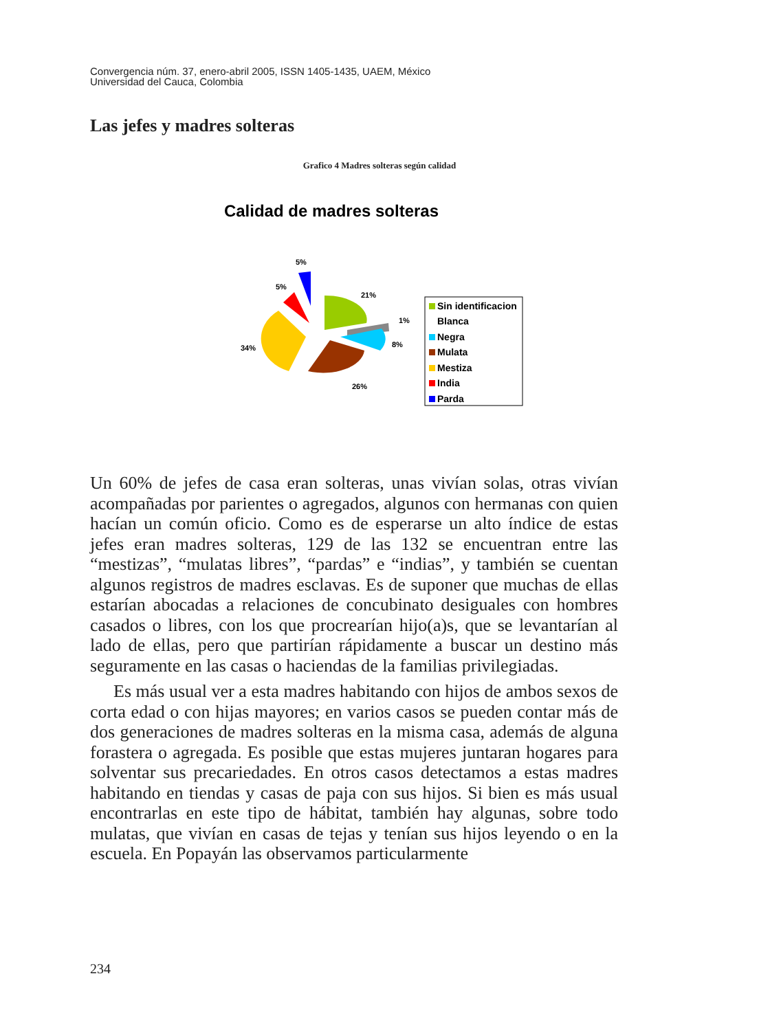Convergencia núm. 37, enero-abril 2005, ISSN 1405-1435, UAEM, México
Universidad del Cauca, Colombia
Las jefes y madres solteras
Grafico 4 Madres solteras según calidad
Calidad de madres solteras
5%
5%
21%
1%
8%
34%
26%
Sin identificacion
Blanca
Negra
Mulata
Mestiza
India
Parda
Un 60% de jefes de casa eran solteras, unas vivían solas, otras vivían acompañadas por parientes o agregados, algunos con hermanas con quien hacían un común oficio. Como es de esperarse un alto índice de estas jefes eran madres solteras, 129 de las 132 se encuentran entre las “mestizas”, “mulatas libres”, “pardas” e “indias”, y también se cuentan algunos registros de madres esclavas. Es de suponer que muchas de ellas estarían abocadas a relaciones de concubinato desiguales con hombres casados o libres, con los que procrearían hijo(a)s, que se levantarían al lado de ellas, pero que partirían rápidamente a buscar un destino más seguramente en las casas o haciendas de la familias privilegiadas.
Es más usual ver a esta madres habitando con hijos de ambos sexos de corta edad o con hijas mayores; en varios casos se pueden contar más de dos generaciones de madres solteras en la misma casa, además de alguna forastera o agregada. Es posible que estas mujeres juntaran hogares para solventar sus precariedades. En otros casos detectamos a estas madres habitando en tiendas y casas de paja con sus hijos. Si bien es más usual encontrarlas en este tipo de hábitat, también hay algunas, sobre todo mulatas, que vivían en casas de tejas y tenían sus hijos leyendo o en la escuela. En Popayán las observamos particularmente
234